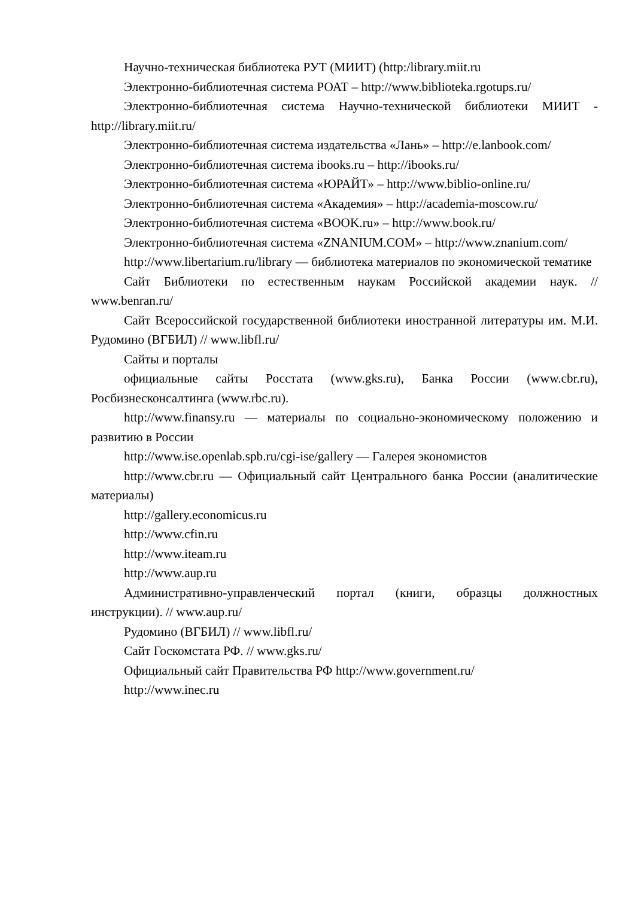Научно-техническая библиотека РУТ (МИИТ) (http:/library.miit.ru
Электронно-библиотечная система РОАТ – http://www.biblioteka.rgotups.ru/
Электронно-библиотечная система Научно-технической библиотеки МИИТ - http://library.miit.ru/
Электронно-библиотечная система издательства «Лань» – http://e.lanbook.com/
Электронно-библиотечная система ibooks.ru – http://ibooks.ru/
Электронно-библиотечная система «ЮРАЙТ» – http://www.biblio-online.ru/
Электронно-библиотечная система «Академия» – http://academia-moscow.ru/
Электронно-библиотечная система «BOOK.ru» – http://www.book.ru/
Электронно-библиотечная система «ZNANIUM.COM» – http://www.znanium.com/
http://www.libertarium.ru/library — библиотека материалов по экономической тематике
Сайт Библиотеки по естественным наукам Российской академии наук. // www.benran.ru/
Сайт Всероссийской государственной библиотеки иностранной литературы им. М.И. Рудомино (ВГБИЛ) // www.libfl.ru/
Сайты и порталы
официальные сайты Росстата (www.gks.ru), Банка России (www.cbr.ru), Росбизнесконсалтинга (www.rbc.ru).
http://www.finansy.ru — материалы по социально-экономическому положению и развитию в России
http://www.ise.openlab.spb.ru/cgi-ise/gallery — Галерея экономистов
http://www.cbr.ru — Официальный сайт Центрального банка России (аналитические материалы)
http://gallery.economicus.ru
http://www.cfin.ru
http://www.iteam.ru
http://www.aup.ru
Административно-управленческий портал (книги, образцы должностных инструкции). // www.aup.ru/
Рудомино (ВГБИЛ) // www.libfl.ru/
Сайт Госкомстата РФ. // www.gks.ru/
Официальный сайт Правительства РФ http://www.government.ru/
http://www.inec.ru